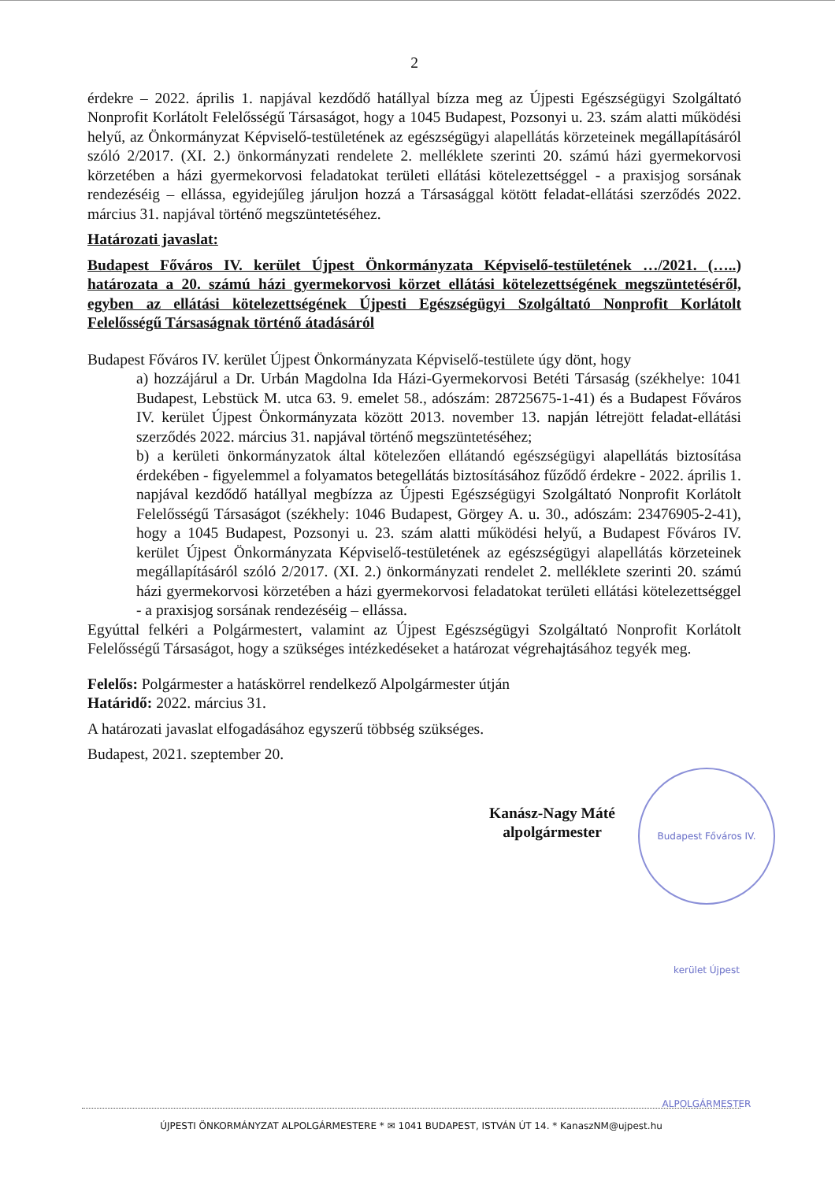2
érdekre – 2022. április 1. napjával kezdődő hatállyal bízza meg az Újpesti Egészségügyi Szolgáltató Nonprofit Korlátolt Felelősségű Társaságot, hogy a 1045 Budapest, Pozsonyi u. 23. szám alatti működési helyű, az Önkormányzat Képviselő-testületének az egészségügyi alapellátás körzeteinek megállapításáról szóló 2/2017. (XI. 2.) önkormányzati rendelete 2. melléklete szerinti 20. számú házi gyermekorvosi körzetében a házi gyermekorvosi feladatokat területi ellátási kötelezettséggel - a praxisjog sorsának rendezéséig – ellássa, egyidejűleg járuljon hozzá a Társasággal kötött feladat-ellátási szerződés 2022. március 31. napjával történő megszüntetéséhez.
Határozati javaslat:
Budapest Főváros IV. kerület Újpest Önkormányzata Képviselő-testületének …/2021. (…..) határozata a 20. számú házi gyermekorvosi körzet ellátási kötelezettségének megszüntetéséről, egyben az ellátási kötelezettségének Újpesti Egészségügyi Szolgáltató Nonprofit Korlátolt Felelősségű Társaságnak történő átadásáról
Budapest Főváros IV. kerület Újpest Önkormányzata Képviselő-testülete úgy dönt, hogy
a) hozzájárul a Dr. Urbán Magdolna Ida Házi-Gyermekorvosi Betéti Társaság (székhelye: 1041 Budapest, Lebstück M. utca 63. 9. emelet 58., adószám: 28725675-1-41) és a Budapest Főváros IV. kerület Újpest Önkormányzata között 2013. november 13. napján létrejött feladat-ellátási szerződés 2022. március 31. napjával történő megszüntetéséhez;
b) a kerületi önkormányzatok által kötelezően ellátandó egészségügyi alapellátás biztosítása érdekében - figyelemmel a folyamatos betegellátás biztosításához fűződő érdekre - 2022. április 1. napjával kezdődő hatállyal megbízza az Újpesti Egészségügyi Szolgáltató Nonprofit Korlátolt Felelősségű Társaságot (székhely: 1046 Budapest, Görgey A. u. 30., adószám: 23476905-2-41), hogy a 1045 Budapest, Pozsonyi u. 23. szám alatti működési helyű, a Budapest Főváros IV. kerület Újpest Önkormányzata Képviselő-testületének az egészségügyi alapellátás körzeteinek megállapításáról szóló 2/2017. (XI. 2.) önkormányzati rendelet 2. melléklete szerinti 20. számú házi gyermekorvosi körzetében a házi gyermekorvosi feladatokat területi ellátási kötelezettséggel - a praxisjog sorsának rendezéséig – ellássa.
Egyúttal felkéri a Polgármestert, valamint az Újpest Egészségügyi Szolgáltató Nonprofit Korlátolt Felelősségű Társaságot, hogy a szükséges intézkedéseket a határozat végrehajtásához tegyék meg.
Felelős: Polgármester a hatáskörrel rendelkező Alpolgármester útján
Határidő: 2022. március 31.
A határozati javaslat elfogadásához egyszerű többség szükséges.
Budapest, 2021. szeptember 20.
Kanász-Nagy Máté
alpolgármester
Budapest Főváros IV. kerület Újpest ALPOLGÁRMESTER
ÚJPESTI ÖNKORMÁNYZAT ALPOLGÁRMESTERE * ✉ 1041 BUDAPEST, ISTVÁN ÚT 14. * KanaszNM@ujpest.hu